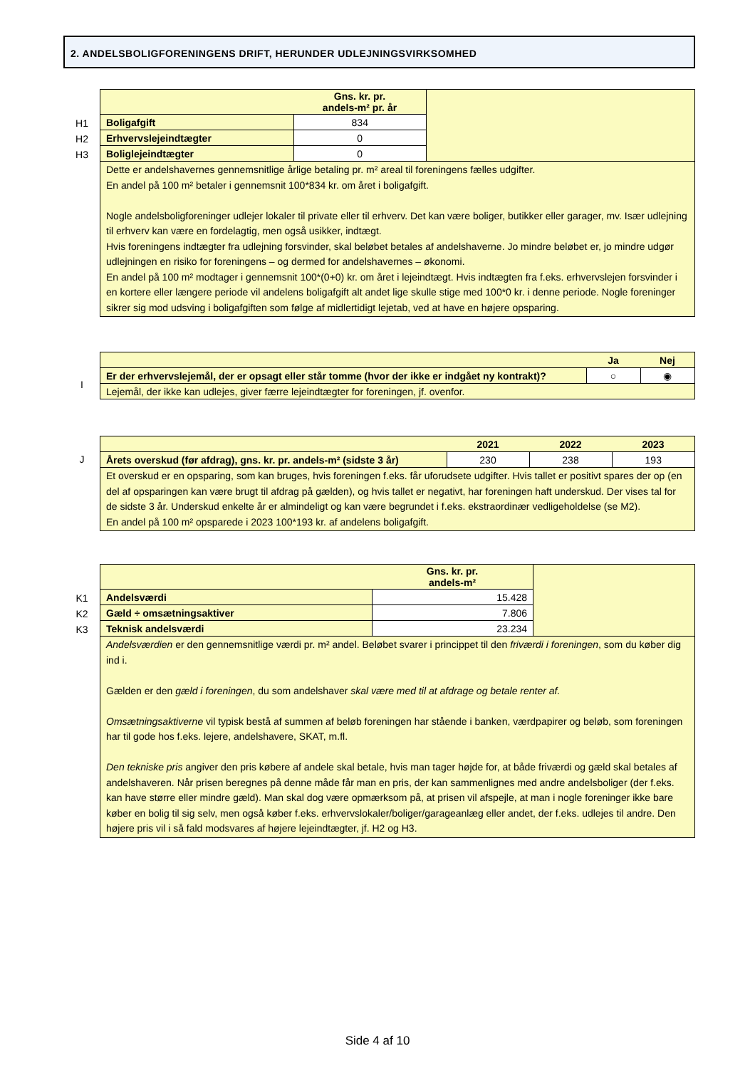2. ANDELSBOLIGFORENINGENS DRIFT, HERUNDER UDLEJNINGSVIRKSOMHED
H1
H2
H3
| | Gns. kr. pr. andels-m² pr. år | |
| Boligafgift | 834 | |
| Erhvervslejeindtægter | 0 | |
| Boliglejeindtægter | 0 | |
| Dette er andelshavernes gennemsnitlige årlige betaling pr. m² areal til foreningens fælles udgifter. En andel på 100 m² betaler i gennemsnit 100*834 kr. om året i boligafgift. Nogle andelsboligforeninger udlejer lokaler til private eller til erhverv. Det kan være boliger, butikker eller garager, mv. Især udlejning til erhverv kan være en fordelagtig, men også usikker, indtægt. Hvis foreningens indtægter fra udlejning forsvinder, skal beløbet betales af andelshaverne. Jo mindre beløbet er, jo mindre udgør udlejningen en risiko for foreningens – og dermed for andelshavernes – økonomi. En andel på 100 m² modtager i gennemsnit 100*(0+0) kr. om året i lejeindtægt. Hvis indtægten fra f.eks. erhvervslejen forsvinder i en kortere eller længere periode vil andelens boligafgift alt andet lige skulle stige med 100*0 kr. i denne periode. Nogle foreninger sikrer sig mod udsving i boligafgiften som følge af midlertidigt lejetab, ved at have en højere opsparing. | | |
I
| | Ja | Nej |
| --- | --- | --- |
| Er der erhvervslejemål, der er opsagt eller står tomme (hvor der ikke er indgået ny kontrakt)? | ○ | ◉ |
| Lejemål, der ikke kan udlejes, giver færre lejeindtægter for foreningen, jf. ovenfor. | | |
J
| | 2021 | 2022 | 2023 |
| --- | --- | --- | --- |
| Årets overskud (før afdrag), gns. kr. pr. andels-m² (sidste 3 år) | 230 | 238 | 193 |
| Et overskud er en opsparing, som kan bruges, hvis foreningen f.eks. får uforudsete udgifter. Hvis tallet er positivt spares der op (en del af opsparingen kan være brugt til afdrag på gælden), og hvis tallet er negativt, har foreningen haft underskud. Der vises tal for de sidste 3 år. Underskud enkelte år er almindeligt og kan være begrundet i f.eks. ekstraordinær vedligeholdelse (se M2). En andel på 100 m² opsparede i 2023 100*193 kr. af andelens boligafgift. | | | |
K1
K2
K3
| | Gns. kr. pr. andels-m² | |
| Andelsværdi | 15.428 | |
| Gæld ÷ omsætningsaktiver | 7.806 | |
| Teknisk andelsværdi | 23.234 | |
| Andelsværdien er den gennemsnitlige værdi pr. m² andel. Beløbet svarer i princippet til den friværdi i foreningen , som du køber dig ind i. Gælden er den gæld i foreningen , du som andelshaver skal være med til at afdrage og betale renter af. Omsætningsaktiverne vil typisk bestå af summen af beløb foreningen har stående i banken, værdpapirer og beløb, som foreningen har til gode hos f.eks. lejere, andelshavere, SKAT, m.fl. Den tekniske pris angiver den pris købere af andele skal betale, hvis man tager højde for, at både friværdi og gæld skal betales af andelshaveren. Når prisen beregnes på denne måde får man en pris, der kan sammenlignes med andre andelsboliger (der f.eks. kan have større eller mindre gæld). Man skal dog være opmærksom på, at prisen vil afspejle, at man i nogle foreninger ikke bare køber en bolig til sig selv, men også køber f.eks. erhvervslokaler/boliger/garageanlæg eller andet, der f.eks. udlejes til andre. Den højere pris vil i så fald modsvares af højere lejeindtægter, jf. H2 og H3. | | |
Side 4 af 10